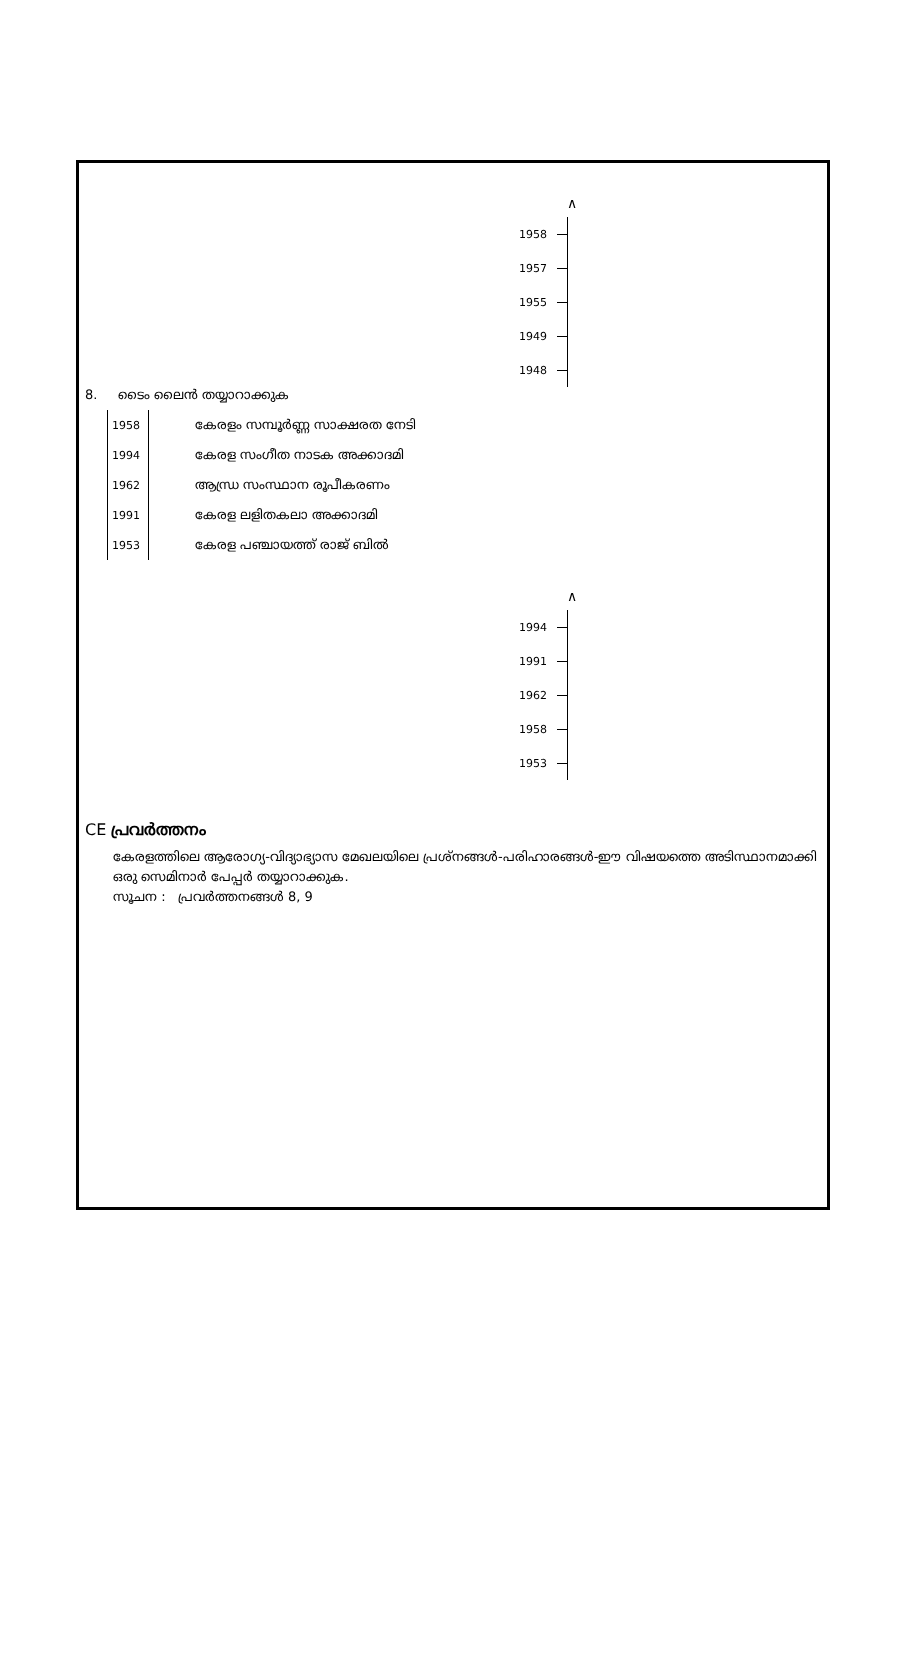∧
1958
1957
1955
1949
1948
8. ടൈം ലൈൻ തയ്യാറാക്കുക
| 1958 | കേരളം സമ്പൂർണ്ണ സാക്ഷരത നേടി |
| 1994 | കേരള സംഗീത നാടക അക്കാദമി |
| 1962 | ആന്ധ്ര സംസ്ഥാന രൂപീകരണം |
| 1991 | കേരള ലളിതകലാ അക്കാദമി |
| 1953 | കേരള പഞ്ചായത്ത് രാജ് ബിൽ |
∧
1994
1991
1962
1958
1953
CE പ്രവർത്തനം
കേരളത്തിലെ ആരോഗ്യ-വിദ്യാഭ്യാസ മേഖലയിലെ പ്രശ്നങ്ങൾ-പരിഹാരങ്ങൾ-ഈ വിഷയത്തെ അടിസ്ഥാനമാക്കി ഒരു സെമിനാർ പേപ്പർ തയ്യാറാക്കുക.
സൂചന : പ്രവർത്തനങ്ങൾ 8, 9